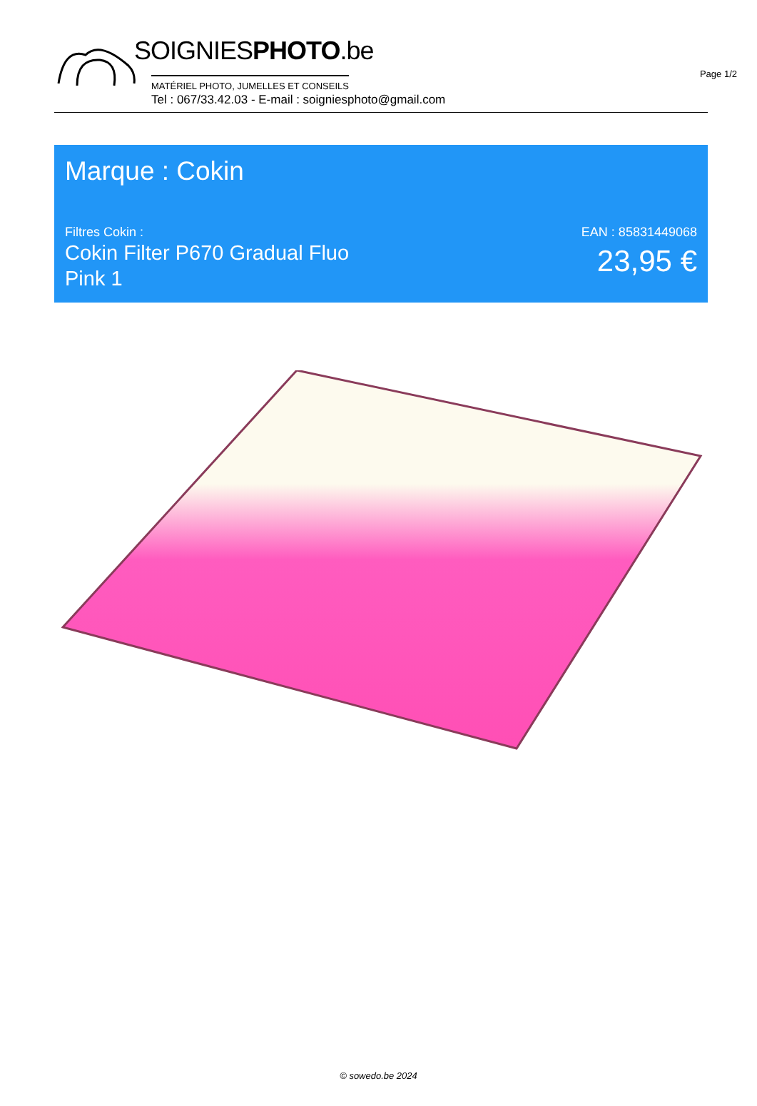Page 1/2
SOIGNIESPHOTO.be
MATÉRIEL PHOTO, JUMELLES ET CONSEILS
Tel : 067/33.42.03 - E-mail : soigniesphoto@gmail.com
Marque : Cokin
Filtres Cokin :
Cokin Filter P670 Gradual Fluo Pink 1
EAN : 85831449068
23,95 €
© sowedo.be 2024